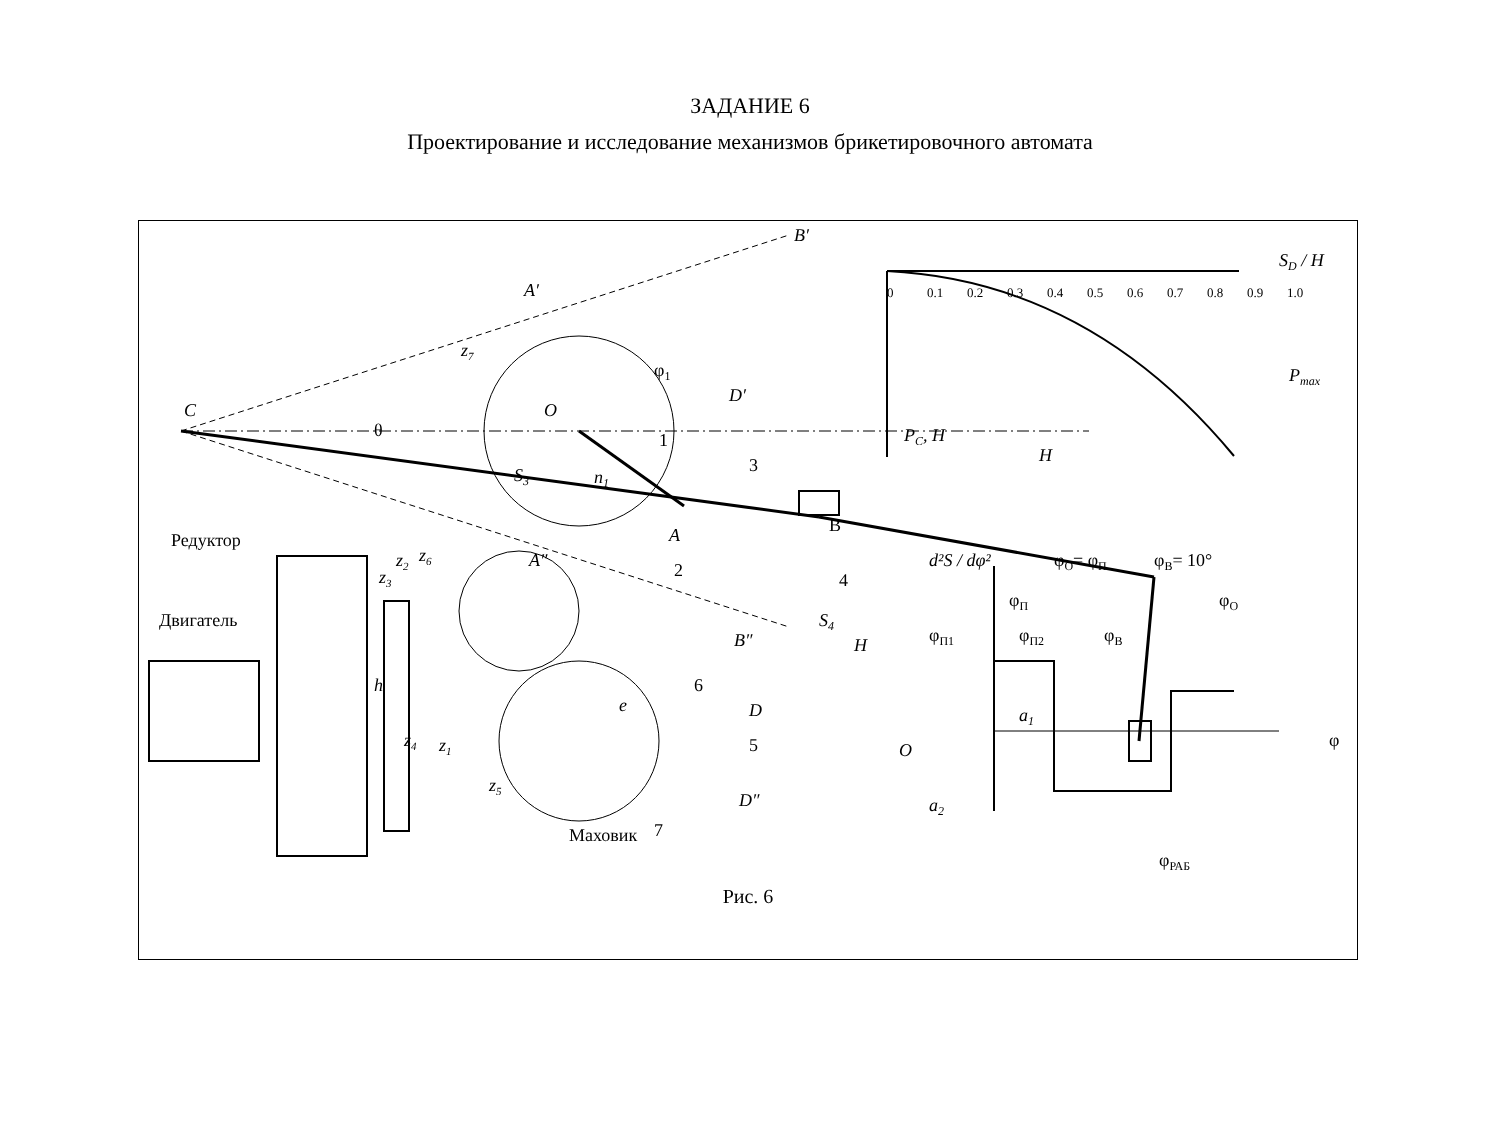ЗАДАНИЕ 6
Проектирование и исследование механизмов брикетировочного автомата
C
O
B′
A′
D′
φ1
z7
θ
S3
n1
1
3
2
A
B
4
S4
B″
A″
z6
Редуктор
Двигатель
h
z2
z3
z4
z1
z5
e
6
D
5
D″
Маховик
7
H
SD / H
0
0.1
0.2
0.3
0.4
0.5
0.6
0.7
0.8
0.9
1.0
Pmax
PC, Н
H
d²S / dφ²
φО= φП
φВ= 10°
φП
φО
φП1
φП2
φВ
a1
O
φ
a2
φРАБ
Рис. 6